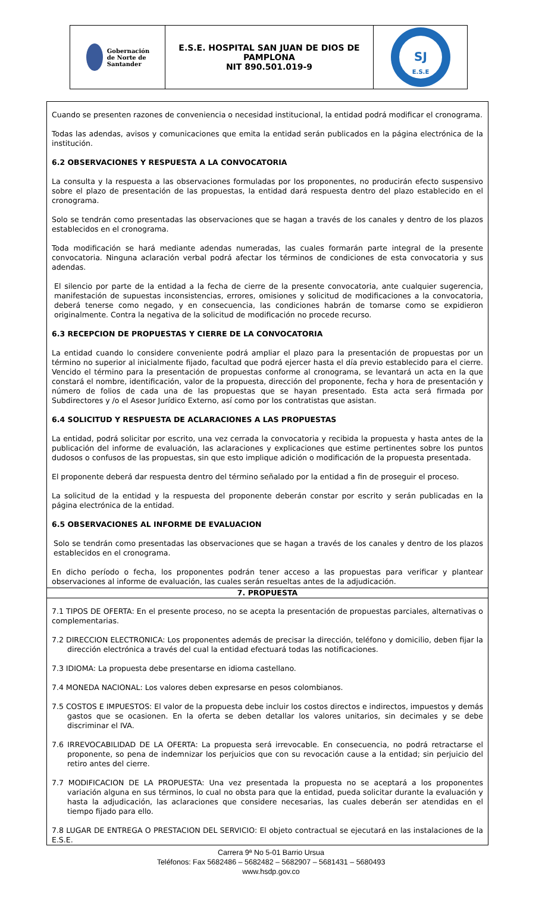Gobernación
de Norte de
Santander
E.S.E. HOSPITAL SAN JUAN DE DIOS DE
PAMPLONA
NIT 890.501.019-9
SJ
E.S.E
Cuando se presenten razones de conveniencia o necesidad institucional, la entidad podrá modificar el cronograma.
Todas las adendas, avisos y comunicaciones que emita la entidad serán publicados en la página electrónica de la institución.
6.2 OBSERVACIONES Y RESPUESTA A LA CONVOCATORIA
La consulta y la respuesta a las observaciones formuladas por los proponentes, no producirán efecto suspensivo sobre el plazo de presentación de las propuestas, la entidad dará respuesta dentro del plazo establecido en el cronograma.
Solo se tendrán como presentadas las observaciones que se hagan a través de los canales y dentro de los plazos establecidos en el cronograma.
Toda modificación se hará mediante adendas numeradas, las cuales formarán parte integral de la presente convocatoria. Ninguna aclaración verbal podrá afectar los términos de condiciones de esta convocatoria y sus adendas.
El silencio por parte de la entidad a la fecha de cierre de la presente convocatoria, ante cualquier sugerencia, manifestación de supuestas inconsistencias, errores, omisiones y solicitud de modificaciones a la convocatoria, deberá tenerse como negado, y en consecuencia, las condiciones habrán de tomarse como se expidieron originalmente. Contra la negativa de la solicitud de modificación no procede recurso.
6.3 RECEPCION DE PROPUESTAS Y CIERRE DE LA CONVOCATORIA
La entidad cuando lo considere conveniente podrá ampliar el plazo para la presentación de propuestas por un término no superior al inicialmente fijado, facultad que podrá ejercer hasta el día previo establecido para el cierre. Vencido el término para la presentación de propuestas conforme al cronograma, se levantará un acta en la que constará el nombre, identificación, valor de la propuesta, dirección del proponente, fecha y hora de presentación y número de folios de cada una de las propuestas que se hayan presentado. Esta acta será firmada por Subdirectores y /o el Asesor Jurídico Externo, así como por los contratistas que asistan.
6.4 SOLICITUD Y RESPUESTA DE ACLARACIONES A LAS PROPUESTAS
La entidad, podrá solicitar por escrito, una vez cerrada la convocatoria y recibida la propuesta y hasta antes de la publicación del informe de evaluación, las aclaraciones y explicaciones que estime pertinentes sobre los puntos dudosos o confusos de las propuestas, sin que esto implique adición o modificación de la propuesta presentada.
El proponente deberá dar respuesta dentro del término señalado por la entidad a fin de proseguir el proceso.
La solicitud de la entidad y la respuesta del proponente deberán constar por escrito y serán publicadas en la página electrónica de la entidad.
6.5 OBSERVACIONES AL INFORME DE EVALUACION
Solo se tendrán como presentadas las observaciones que se hagan a través de los canales y dentro de los plazos establecidos en el cronograma.
En dicho período o fecha, los proponentes podrán tener acceso a las propuestas para verificar y plantear observaciones al informe de evaluación, las cuales serán resueltas antes de la adjudicación.
7. PROPUESTA
7.1 TIPOS DE OFERTA: En el presente proceso, no se acepta la presentación de propuestas parciales, alternativas o complementarias.
7.2 DIRECCION ELECTRONICA: Los proponentes además de precisar la dirección, teléfono y domicilio, deben fijar la dirección electrónica a través del cual la entidad efectuará todas las notificaciones.
7.3 IDIOMA: La propuesta debe presentarse en idioma castellano.
7.4 MONEDA NACIONAL: Los valores deben expresarse en pesos colombianos.
7.5 COSTOS E IMPUESTOS: El valor de la propuesta debe incluir los costos directos e indirectos, impuestos y demás gastos que se ocasionen. En la oferta se deben detallar los valores unitarios, sin decimales y se debe discriminar el IVA.
7.6 IRREVOCABILIDAD DE LA OFERTA: La propuesta será irrevocable. En consecuencia, no podrá retractarse el proponente, so pena de indemnizar los perjuicios que con su revocación cause a la entidad; sin perjuicio del retiro antes del cierre.
7.7 MODIFICACION DE LA PROPUESTA: Una vez presentada la propuesta no se aceptará a los proponentes variación alguna en sus términos, lo cual no obsta para que la entidad, pueda solicitar durante la evaluación y hasta la adjudicación, las aclaraciones que considere necesarias, las cuales deberán ser atendidas en el tiempo fijado para ello.
7.8 LUGAR DE ENTREGA O PRESTACION DEL SERVICIO: El objeto contractual se ejecutará en las instalaciones de la E.S.E.
Carrera 9ª No 5-01 Barrio Ursua
Teléfonos: Fax 5682486 – 5682482 – 5682907 – 5681431 – 5680493
www.hsdp.gov.co